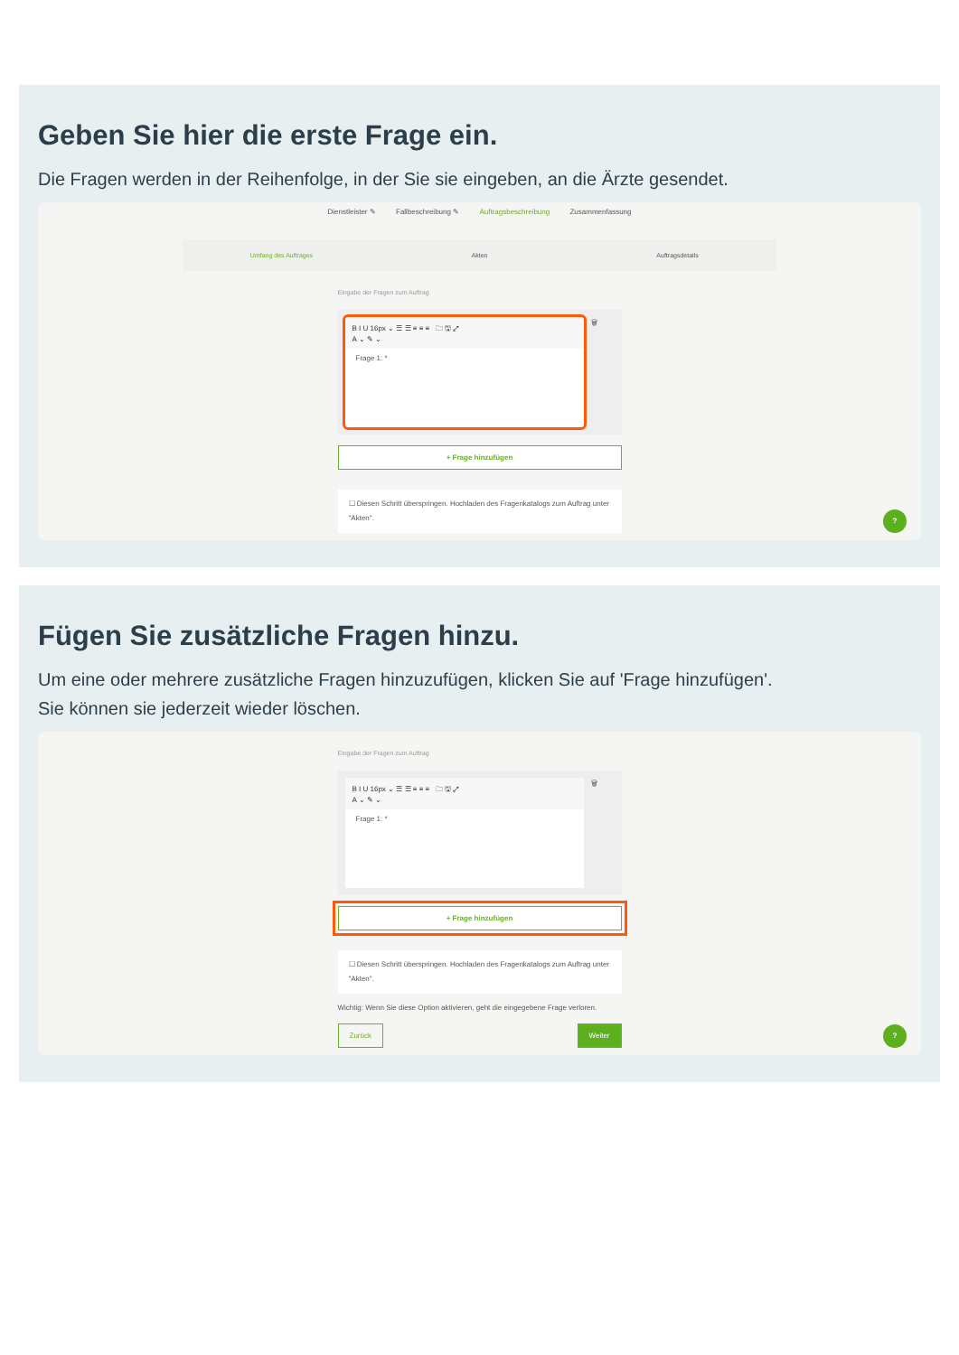Geben Sie hier die erste Frage ein.
Die Fragen werden in der Reihenfolge, in der Sie sie eingeben, an die Ärzte gesendet.
Dienstleister ✎ Fallbeschreibung ✎ Auftragsbeschreibung Zusammenfassung
Umfang des Auftrages Akten Auftragsdetails
Eingabe der Fragen zum Auftrag
B I U 16px ⌄ ☰ ☰ ≡ ≡ ≡ 🗀 🖫 ⤢
A ⌄ ✎ ⌄
Frage 1: *
🗑
+ Frage hinzufügen
☐ Diesen Schritt überspringen. Hochladen des Fragenkatalogs zum Auftrag unter "Akten".
?
Fügen Sie zusätzliche Fragen hinzu.
Um eine oder mehrere zusätzliche Fragen hinzuzufügen, klicken Sie auf 'Frage hinzufügen'.
Sie können sie jederzeit wieder löschen.
Eingabe der Fragen zum Auftrag
B I U 16px ⌄ ☰ ☰ ≡ ≡ ≡ 🗀 🖫 ⤢
A ⌄ ✎ ⌄
Frage 1: *
🗑
+ Frage hinzufügen
☐ Diesen Schritt überspringen. Hochladen des Fragenkatalogs zum Auftrag unter "Akten".
Wichtig: Wenn Sie diese Option aktivieren, geht die eingegebene Frage verloren.
Zurück Weiter
?